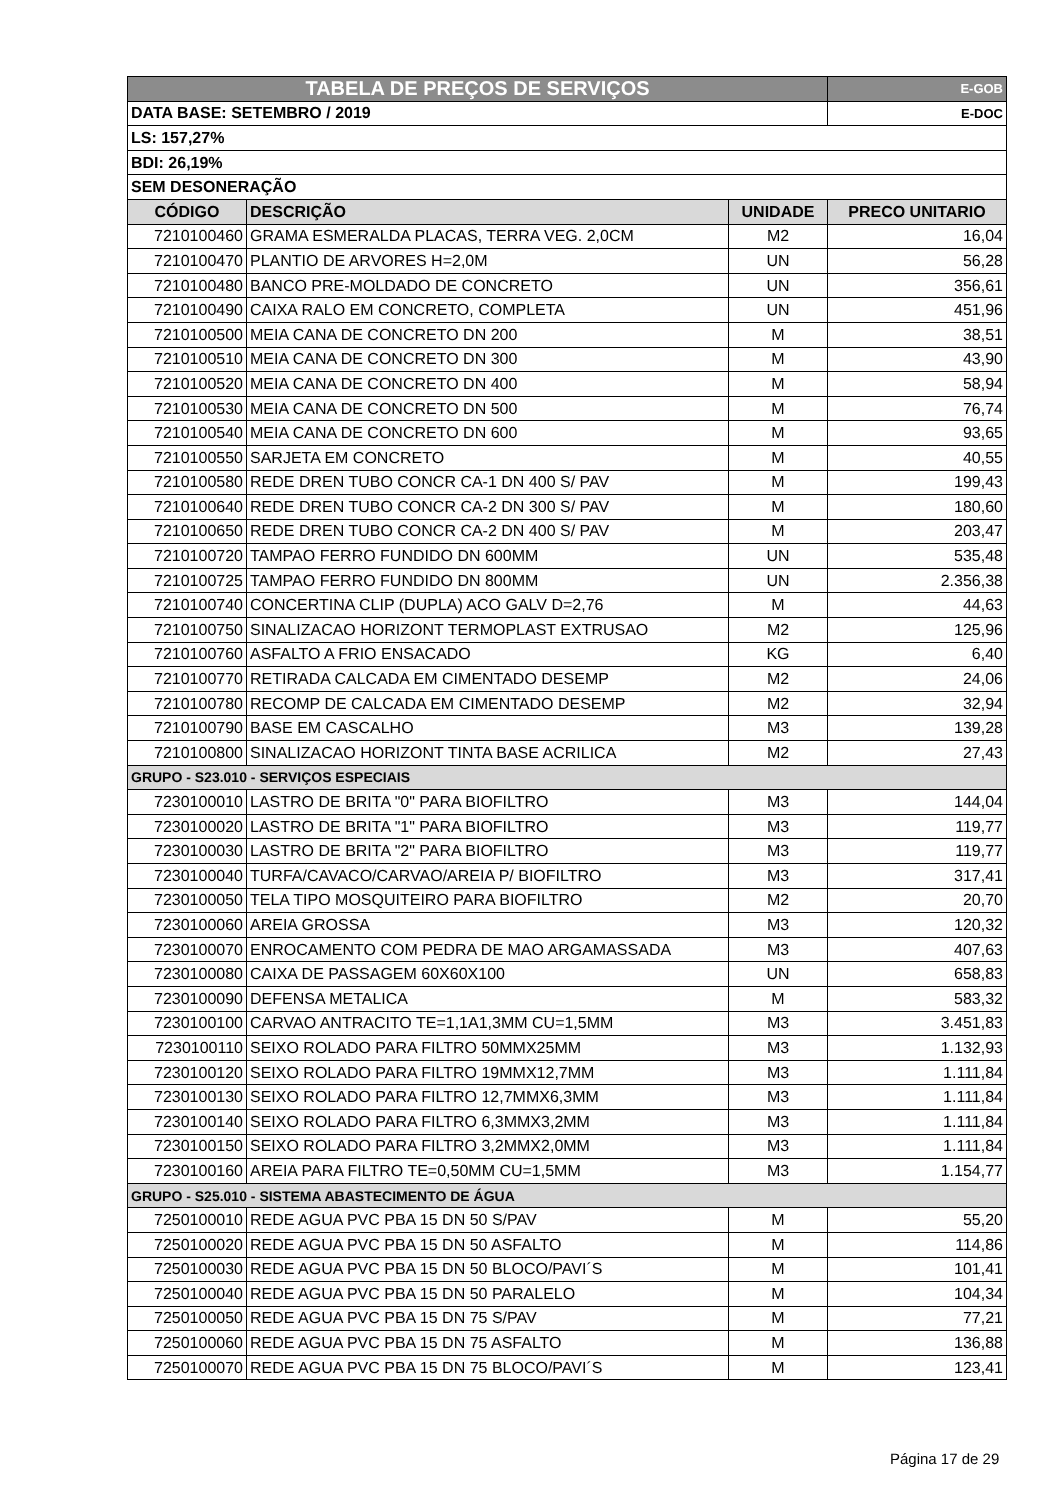| TABELA DE PREÇOS DE SERVIÇOS | | | E-GOB |
| DATA BASE: SETEMBRO / 2019 | | | E-DOC |
| LS: 157,27% | | | |
| BDI: 26,19% | | | |
| SEM DESONERAÇÃO | | | |
| CÓDIGO | DESCRIÇÃO | UNIDADE | PRECO UNITARIO |
| 7210100460 | GRAMA ESMERALDA PLACAS, TERRA VEG. 2,0CM | M2 | 16,04 |
| 7210100470 | PLANTIO DE ARVORES H=2,0M | UN | 56,28 |
| 7210100480 | BANCO PRE-MOLDADO DE CONCRETO | UN | 356,61 |
| 7210100490 | CAIXA RALO EM CONCRETO, COMPLETA | UN | 451,96 |
| 7210100500 | MEIA CANA DE CONCRETO DN 200 | M | 38,51 |
| 7210100510 | MEIA CANA DE CONCRETO DN 300 | M | 43,90 |
| 7210100520 | MEIA CANA DE CONCRETO DN 400 | M | 58,94 |
| 7210100530 | MEIA CANA DE CONCRETO DN 500 | M | 76,74 |
| 7210100540 | MEIA CANA DE CONCRETO DN 600 | M | 93,65 |
| 7210100550 | SARJETA EM CONCRETO | M | 40,55 |
| 7210100580 | REDE DREN TUBO CONCR CA-1 DN 400 S/ PAV | M | 199,43 |
| 7210100640 | REDE DREN TUBO CONCR CA-2 DN 300 S/ PAV | M | 180,60 |
| 7210100650 | REDE DREN TUBO CONCR CA-2 DN 400 S/ PAV | M | 203,47 |
| 7210100720 | TAMPAO FERRO FUNDIDO DN 600MM | UN | 535,48 |
| 7210100725 | TAMPAO FERRO FUNDIDO DN 800MM | UN | 2.356,38 |
| 7210100740 | CONCERTINA CLIP (DUPLA) ACO GALV D=2,76 | M | 44,63 |
| 7210100750 | SINALIZACAO HORIZONT TERMOPLAST EXTRUSAO | M2 | 125,96 |
| 7210100760 | ASFALTO A FRIO ENSACADO | KG | 6,40 |
| 7210100770 | RETIRADA CALCADA EM CIMENTADO DESEMP | M2 | 24,06 |
| 7210100780 | RECOMP DE CALCADA EM CIMENTADO DESEMP | M2 | 32,94 |
| 7210100790 | BASE EM CASCALHO | M3 | 139,28 |
| 7210100800 | SINALIZACAO HORIZONT TINTA BASE ACRILICA | M2 | 27,43 |
| GRUPO - S23.010 - SERVIÇOS ESPECIAIS | | | |
| 7230100010 | LASTRO DE BRITA "0" PARA BIOFILTRO | M3 | 144,04 |
| 7230100020 | LASTRO DE BRITA "1" PARA BIOFILTRO | M3 | 119,77 |
| 7230100030 | LASTRO DE BRITA "2" PARA BIOFILTRO | M3 | 119,77 |
| 7230100040 | TURFA/CAVACO/CARVAO/AREIA P/ BIOFILTRO | M3 | 317,41 |
| 7230100050 | TELA TIPO MOSQUITEIRO PARA BIOFILTRO | M2 | 20,70 |
| 7230100060 | AREIA GROSSA | M3 | 120,32 |
| 7230100070 | ENROCAMENTO COM PEDRA DE MAO ARGAMASSADA | M3 | 407,63 |
| 7230100080 | CAIXA DE PASSAGEM 60X60X100 | UN | 658,83 |
| 7230100090 | DEFENSA METALICA | M | 583,32 |
| 7230100100 | CARVAO ANTRACITO TE=1,1A1,3MM CU=1,5MM | M3 | 3.451,83 |
| 7230100110 | SEIXO ROLADO PARA FILTRO 50MMX25MM | M3 | 1.132,93 |
| 7230100120 | SEIXO ROLADO PARA FILTRO 19MMX12,7MM | M3 | 1.111,84 |
| 7230100130 | SEIXO ROLADO PARA FILTRO 12,7MMX6,3MM | M3 | 1.111,84 |
| 7230100140 | SEIXO ROLADO PARA FILTRO 6,3MMX3,2MM | M3 | 1.111,84 |
| 7230100150 | SEIXO ROLADO PARA FILTRO 3,2MMX2,0MM | M3 | 1.111,84 |
| 7230100160 | AREIA PARA FILTRO TE=0,50MM CU=1,5MM | M3 | 1.154,77 |
| GRUPO - S25.010 - SISTEMA ABASTECIMENTO DE ÁGUA | | | |
| 7250100010 | REDE AGUA PVC PBA 15 DN 50 S/PAV | M | 55,20 |
| 7250100020 | REDE AGUA PVC PBA 15 DN 50 ASFALTO | M | 114,86 |
| 7250100030 | REDE AGUA PVC PBA 15 DN 50 BLOCO/PAVI´S | M | 101,41 |
| 7250100040 | REDE AGUA PVC PBA 15 DN 50 PARALELO | M | 104,34 |
| 7250100050 | REDE AGUA PVC PBA 15 DN 75 S/PAV | M | 77,21 |
| 7250100060 | REDE AGUA PVC PBA 15 DN 75 ASFALTO | M | 136,88 |
| 7250100070 | REDE AGUA PVC PBA 15 DN 75 BLOCO/PAVI´S | M | 123,41 |
Página 17 de 29